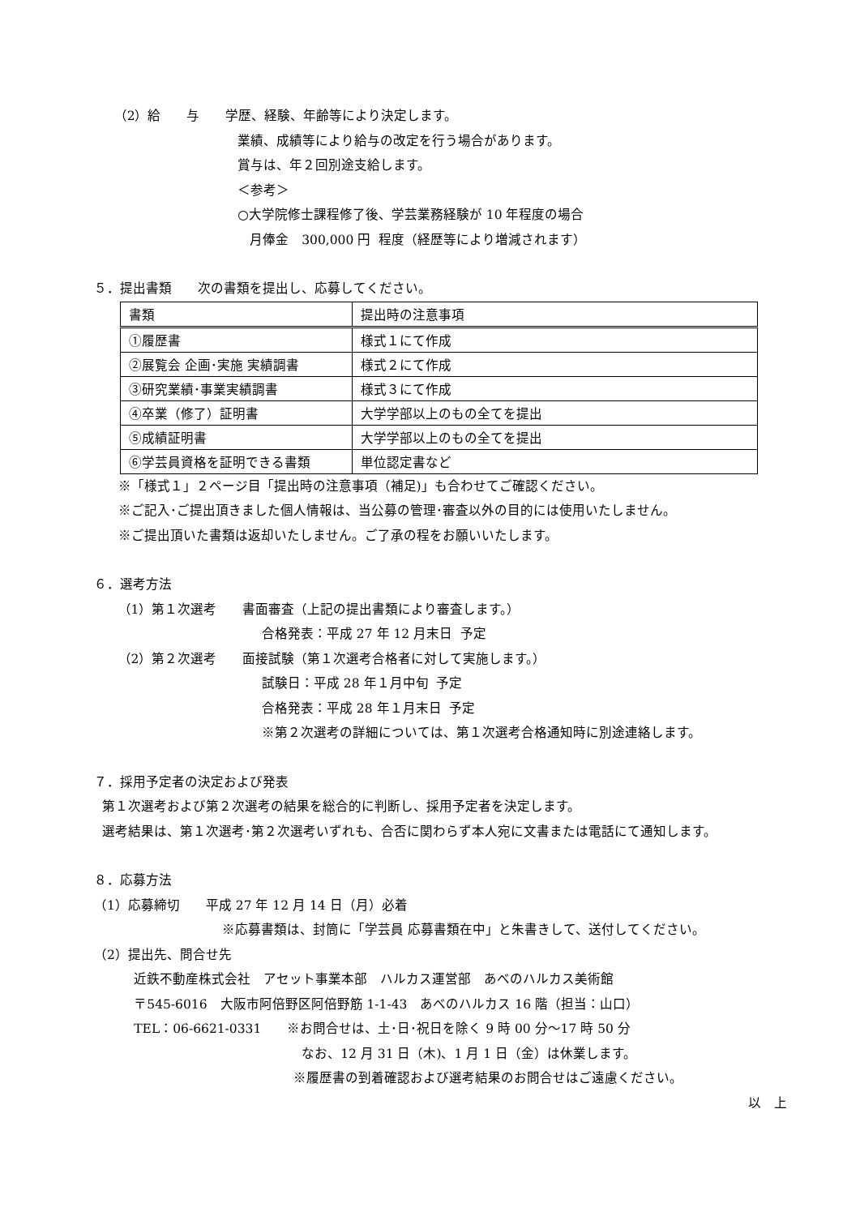（2）給　　与　　学歴、経験、年齢等により決定します。
業績、成績等により給与の改定を行う場合があります。
賞与は、年２回別途支給します。
＜参考＞
○大学院修士課程修了後、学芸業務経験が 10 年程度の場合
月俸金　300,000 円 程度（経歴等により増減されます）
５．提出書類　　次の書類を提出し、応募してください。
| 書類 | 提出時の注意事項 |
| ①履歴書 | 様式１にて作成 |
| ②展覧会 企画･実施 実績調書 | 様式２にて作成 |
| ③研究業績･事業実績調書 | 様式３にて作成 |
| ④卒業（修了）証明書 | 大学学部以上のもの全てを提出 |
| ⑤成績証明書 | 大学学部以上のもの全てを提出 |
| ⑥学芸員資格を証明できる書類 | 単位認定書など |
※「様式１」２ページ目「提出時の注意事項（補足)」も合わせてご確認ください。
※ご記入･ご提出頂きました個人情報は、当公募の管理･審査以外の目的には使用いたしません。
※ご提出頂いた書類は返却いたしません。ご了承の程をお願いいたします。
６．選考方法
（1）第１次選考　　書面審査（上記の提出書類により審査します。）
合格発表：平成 27 年 12 月末日 予定
（2）第２次選考　　面接試験（第１次選考合格者に対して実施します。）
試験日：平成 28 年１月中旬 予定
合格発表：平成 28 年１月末日 予定
※第２次選考の詳細については、第１次選考合格通知時に別途連絡します。
７．採用予定者の決定および発表
第１次選考および第２次選考の結果を総合的に判断し、採用予定者を決定します。
選考結果は、第１次選考･第２次選考いずれも、合否に関わらず本人宛に文書または電話にて通知します。
８．応募方法
（1）応募締切　　平成 27 年 12 月 14 日（月）必着
※応募書類は、封筒に「学芸員 応募書類在中」と朱書きして、送付してください。
（2）提出先、問合せ先
近鉄不動産株式会社　アセット事業本部　ハルカス運営部　あべのハルカス美術館
〒545-6016　大阪市阿倍野区阿倍野筋 1-1-43　あべのハルカス 16 階（担当：山口）
TEL：06-6621-0331　　※お問合せは、土･日･祝日を除く 9 時 00 分～17 時 50 分
なお、12 月 31 日（木)、1 月 1 日（金）は休業します。
※履歴書の到着確認および選考結果のお問合せはご遠慮ください。
以　上